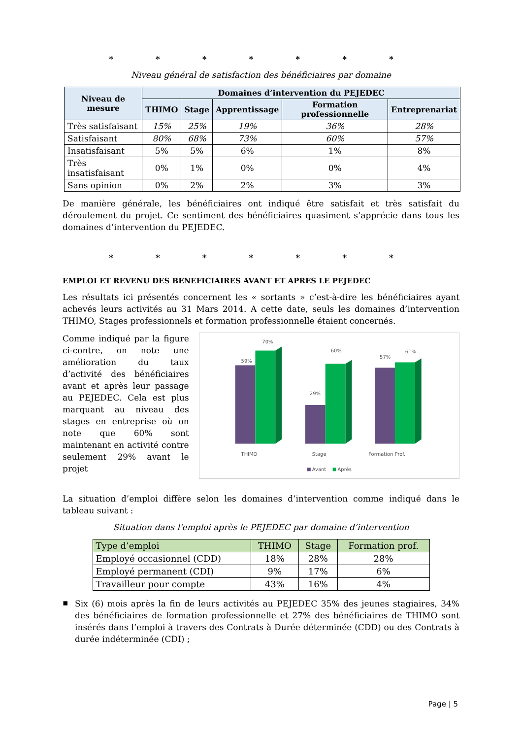* * * * * * *
Niveau général de satisfaction des bénéficiaires par domaine
| Niveau de mesure | Domaines d’intervention du PEJEDEC | | | | |
| --- | --- | --- | --- | --- | --- |
| | THIMO | Stage | Apprentissage | Formation professionnelle | Entreprenariat |
| Très satisfaisant | 15% | 25% | 19% | 36% | 28% |
| Satisfaisant | 80% | 68% | 73% | 60% | 57% |
| Insatisfaisant | 5% | 5% | 6% | 1% | 8% |
| Très insatisfaisant | 0% | 1% | 0% | 0% | 4% |
| Sans opinion | 0% | 2% | 2% | 3% | 3% |
De manière générale, les bénéficiaires ont indiqué être satisfait et très satisfait du déroulement du projet. Ce sentiment des bénéficiaires quasiment s’apprécie dans tous les domaines d’intervention du PEJEDEC.
* * * * * * *
EMPLOI ET REVENU DES BENEFICIAIRES AVANT ET APRES LE PEJEDEC
Les résultats ici présentés concernent les « sortants » c’est-à-dire les bénéficiaires ayant achevés leurs activités au 31 Mars 2014. A cette date, seuls les domaines d’intervention THIMO, Stages professionnels et formation professionnelle étaient concernés.
Comme indiqué par la figure ci-contre, on note une amélioration du taux d’activité des bénéficiaires avant et après leur passage au PEJEDEC. Cela est plus marquant au niveau des stages en entreprise où on note que 60% sont maintenant en activité contre seulement 29% avant le projet
59%
70%
29%
60%
57%
61%
THIMO
Stage
Formation Prof.
Avant
Après
La situation d’emploi diffère selon les domaines d’intervention comme indiqué dans le tableau suivant :
Situation dans l'emploi après le PEJEDEC par domaine d’intervention
| Type d’emploi | THIMO | Stage | Formation prof. |
| --- | --- | --- | --- |
| Employé occasionnel (CDD) | 18% | 28% | 28% |
| Employé permanent (CDI) | 9% | 17% | 6% |
| Travailleur pour compte | 43% | 16% | 4% |
▪
Six (6) mois après la fin de leurs activités au PEJEDEC 35% des jeunes stagiaires, 34% des bénéficiaires de formation professionnelle et 27% des bénéficiaires de THIMO sont insérés dans l’emploi à travers des Contrats à Durée déterminée (CDD) ou des Contrats à durée indéterminée (CDI) ;
Page | 5